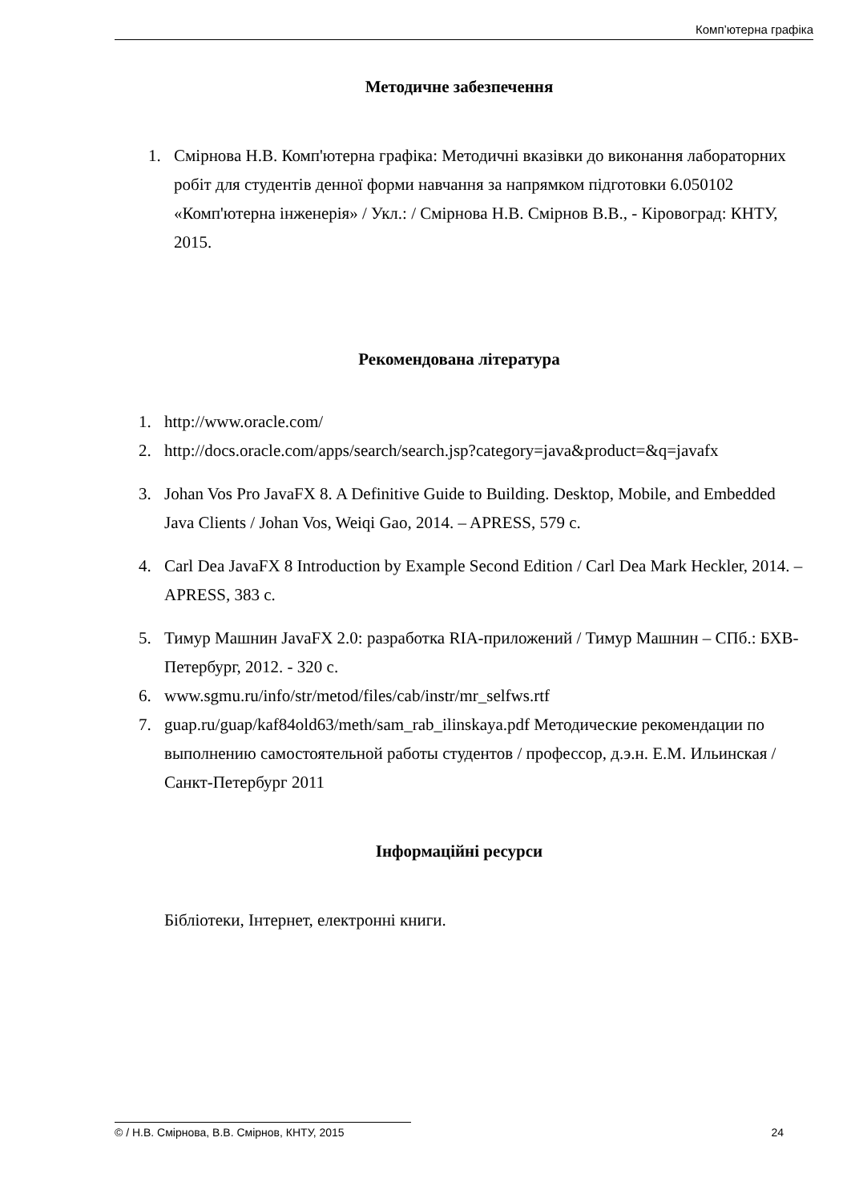Комп’ютерна графіка
Методичне забезпечення
1. Смірнова Н.В. Комп'ютерна графіка: Методичні вказівки до виконання лабораторних робіт для студентів денної форми навчання за напрямком підготовки 6.050102 «Комп'ютерна інженерія» / Укл.: / Смірнова Н.В. Смірнов В.В., - Кіровоград: КНТУ, 2015.
Рекомендована література
1. http://www.oracle.com/
2. http://docs.oracle.com/apps/search/search.jsp?category=java&product=&q=javafx
3. Johan Vos Pro JavaFX 8. A Definitive Guide to Building. Desktop, Mobile, and Embedded Java Clients / Johan Vos, Weiqi Gao, 2014. – APRESS, 579 с.
4. Carl Dea JavaFX 8 Introduction by Example Second Edition / Carl Dea Mark Heckler, 2014. – APRESS, 383 с.
5. Тимур Машнин JavaFX 2.0: разработка RIA-приложений / Тимур Машнин – СПб.: БХВ-Петербург, 2012. - 320 с.
6. www.sgmu.ru/info/str/metod/files/cab/instr/mr_selfws.rtf
7. guap.ru/guap/kaf84old63/meth/sam_rab_ilinskaya.pdf Методические рекомендации по выполнению самостоятельной работы студентов / профессор, д.э.н. Е.М. Ильинская / Санкт-Петербург 2011
Інформаційні ресурси
Бібліотеки, Інтернет, електронні книги.
© / Н.В. Смірнова, В.В. Смірнов, КНТУ, 2015 24